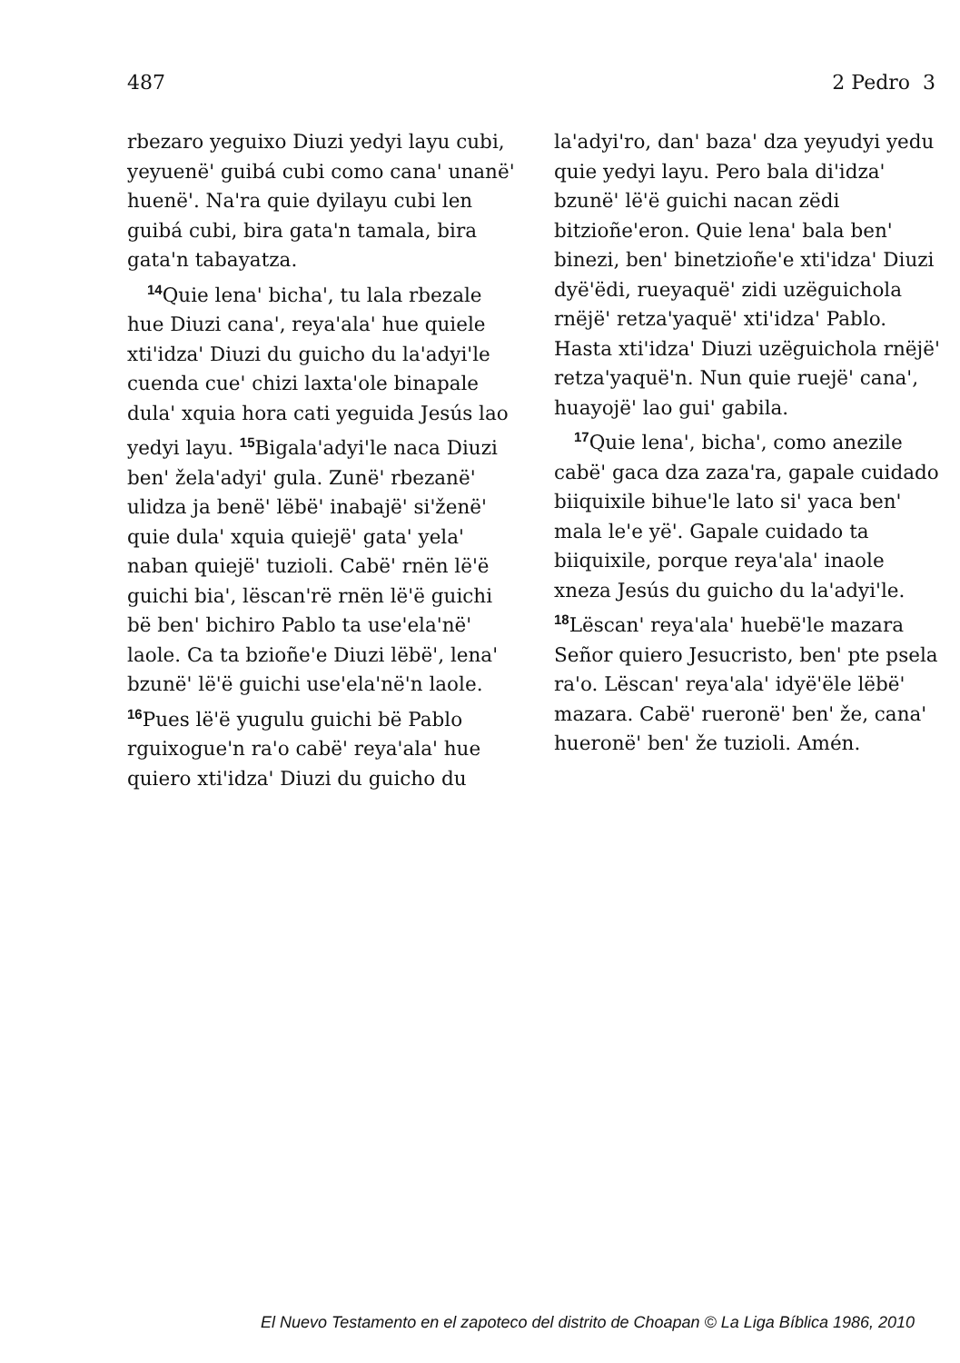487 2 Pedro 3
rbezaro yeguixo Diuzi yedyi layu cubi, yeyuenëꞌ guibá cubi como canaꞌ unanëꞌ huenëꞌ. Naꞌra quie dyilayu cubi len guibá cubi, bira gataꞌn tamala, bira gataꞌn tabayatza.
<sup>14</sup> Quie lenaꞌ bichaꞌ, tu lala rbezale hue Diuzi canaꞌ, reyaꞌalaꞌ hue quiele xtiꞌidzaꞌ Diuzi du guicho du laꞌadyiꞌle cuenda cueꞌ chizi laxtaꞌole binapale dulaꞌ xquia hora cati yeguida Jesús lao yedyi layu. <sup>15</sup>Bigalaꞌadyiꞌle naca Diuzi benꞌ želaꞌadyiꞌ gula. Zunëꞌ rbezanëꞌ ulidza ja benëꞌ lëbëꞌ inabajëꞌ siꞌženëꞌ quie dulaꞌ xquia quiejëꞌ gataꞌ yelaꞌ naban quiejëꞌ tuzioli. Cabëꞌ rnën lëꞌë guichi biaꞌ, lëscanꞌrë rnën lëꞌë guichi bë benꞌ bichiro Pablo ta useꞌelaꞌnëꞌ laole. Ca ta bzioñeꞌe Diuzi lëbëꞌ, lenaꞌ bzunëꞌ lëꞌë guichi useꞌelaꞌnëꞌn laole. <sup>16</sup>Pues lëꞌë yugulu guichi bë Pablo rguixogueꞌn raꞌo cabëꞌ reyaꞌalaꞌ hue quiero xtiꞌidzaꞌ Diuzi du guicho du
laꞌadyiꞌro, danꞌ bazaꞌ dza yeyudyi yedu quie yedyi layu. Pero bala diꞌidzaꞌ bzunëꞌ lëꞌë guichi nacan zëdi bitzioñeꞌeron. Quie lenaꞌ bala benꞌ binezi, benꞌ binetzioñeꞌe xtiꞌidzaꞌ Diuzi dyëꞌëdi, rueyaquëꞌ zidi uzëguichola rnëjëꞌ retzaꞌyaquëꞌ xtiꞌidzaꞌ Pablo. Hasta xtiꞌidzaꞌ Diuzi uzëguichola rnëjëꞌ retzaꞌyaquëꞌn. Nun quie ruejëꞌ canaꞌ, huayojëꞌ lao guiꞌ gabila.
<sup>17</sup> Quie lenaꞌ, bichaꞌ, como anezile cabëꞌ gaca dza zazaꞌra, gapale cuidado biiquixile bihueꞌle lato siꞌ yaca benꞌ mala leꞌe yëꞌ. Gapale cuidado ta biiquixile, porque reyaꞌalaꞌ inaole xneza Jesús du guicho du laꞌadyiꞌle. <sup>18</sup>Lëscanꞌ reyaꞌalaꞌ huebëꞌle mazara Señor quiero Jesucristo, benꞌ pte psela raꞌo. Lëscanꞌ reyaꞌalaꞌ idyëꞌële lëbëꞌ mazara. Cabëꞌ rueronëꞌ benꞌ že, canaꞌ hueronëꞌ benꞌ že tuzioli. Amén.
El Nuevo Testamento en el zapoteco del distrito de Choapan © La Liga Bíblica 1986, 2010